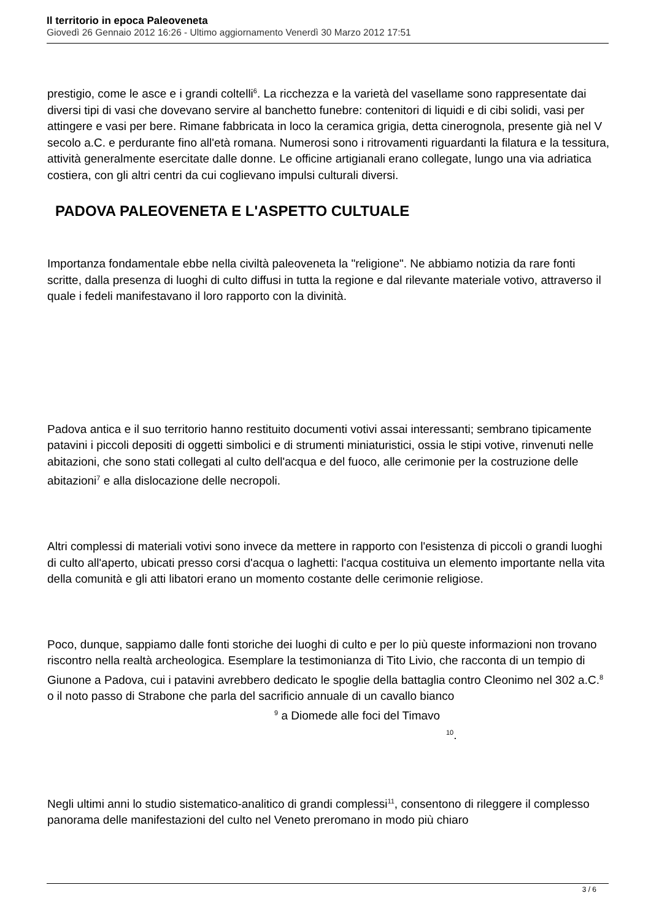Il territorio in epoca Paleoveneta
Giovedì 26 Gennaio 2012 16:26 - Ultimo aggiornamento Venerdì 30 Marzo 2012 17:51
prestigio, come le asce e i grandi coltelli<sup>6</sup>. La ricchezza e la varietà del vasellame sono rappresentate dai diversi tipi di vasi che dovevano servire al banchetto funebre: contenitori di liquidi e di cibi solidi, vasi per attingere e vasi per bere. Rimane fabbricata in loco la ceramica grigia, detta cinerognola, presente già nel V secolo a.C. e perdurante fino all'età romana. Numerosi sono i ritrovamenti riguardanti la filatura e la tessitura, attività generalmente esercitate dalle donne. Le officine artigianali erano collegate, lungo una via adriatica costiera, con gli altri centri da cui coglievano impulsi culturali diversi.
PADOVA PALEOVENETA E L'ASPETTO CULTUALE
Importanza fondamentale ebbe nella civiltà paleoveneta la "religione". Ne abbiamo notizia da rare fonti scritte, dalla presenza di luoghi di culto diffusi in tutta la regione e dal rilevante materiale votivo, attraverso il quale i fedeli manifestavano il loro rapporto con la divinità.
Padova antica e il suo territorio hanno restituito documenti votivi assai interessanti; sembrano tipicamente patavini i piccoli depositi di oggetti simbolici e di strumenti miniaturistici, ossia le stipi votive, rinvenuti nelle abitazioni, che sono stati collegati al culto dell'acqua e del fuoco, alle cerimonie per la costruzione delle abitazioni<sup>7</sup> e alla dislocazione delle necropoli.
Altri complessi di materiali votivi sono invece da mettere in rapporto con l'esistenza di piccoli o grandi luoghi di culto all'aperto, ubicati presso corsi d'acqua o laghetti: l'acqua costituiva un elemento importante nella vita della comunità e gli atti libatori erano un momento costante delle cerimonie religiose.
Poco, dunque, sappiamo dalle fonti storiche dei luoghi di culto e per lo più queste informazioni non trovano riscontro nella realtà archeologica. Esemplare la testimonianza di Tito Livio, che racconta di un tempio di Giunone a Padova, cui i patavini avrebbero dedicato le spoglie della battaglia contro Cleonimo nel 302 a.C.<sup>8</sup> o il noto passo di Strabone che parla del sacrificio annuale di un cavallo bianco <sup>9</sup> a Diomede alle foci del Timavo <sup>10</sup>.
Negli ultimi anni lo studio sistematico-analitico di grandi complessi<sup>11</sup>, consentono di rileggere il complesso panorama delle manifestazioni del culto nel Veneto preromano in modo più chiaro
3 / 6